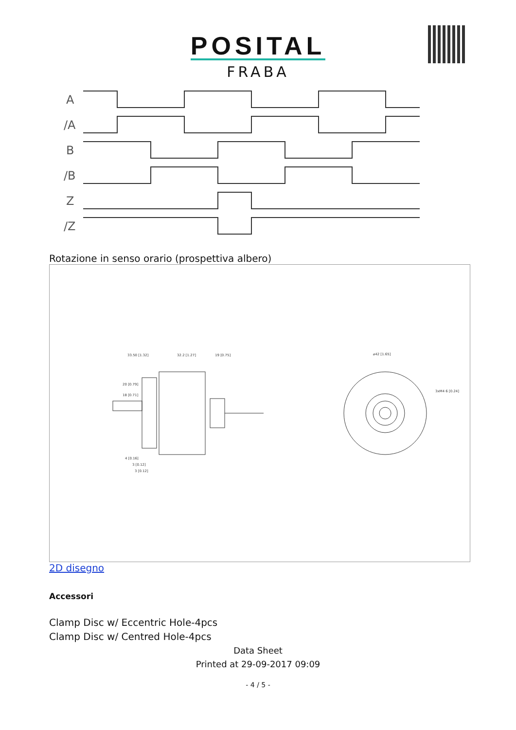POSITAL
FRABA
A
/A
B
/B
Z
/Z
Rotazione in senso orario (prospettiva albero)
33.50 [1.32]
32.2 [1.27]
19 [0.75]
⌀42 [1.65]
3xM4 6 [0.24]
4 [0.16]
3 [0.12]
3 [0.12]
20 [0.79]
18 [0.71]
2D disegno
Accessori
Clamp Disc w/ Eccentric Hole-4pcs
Clamp Disc w/ Centred Hole-4pcs
Data Sheet
Printed at 29-09-2017 09:09
- 4 / 5 -